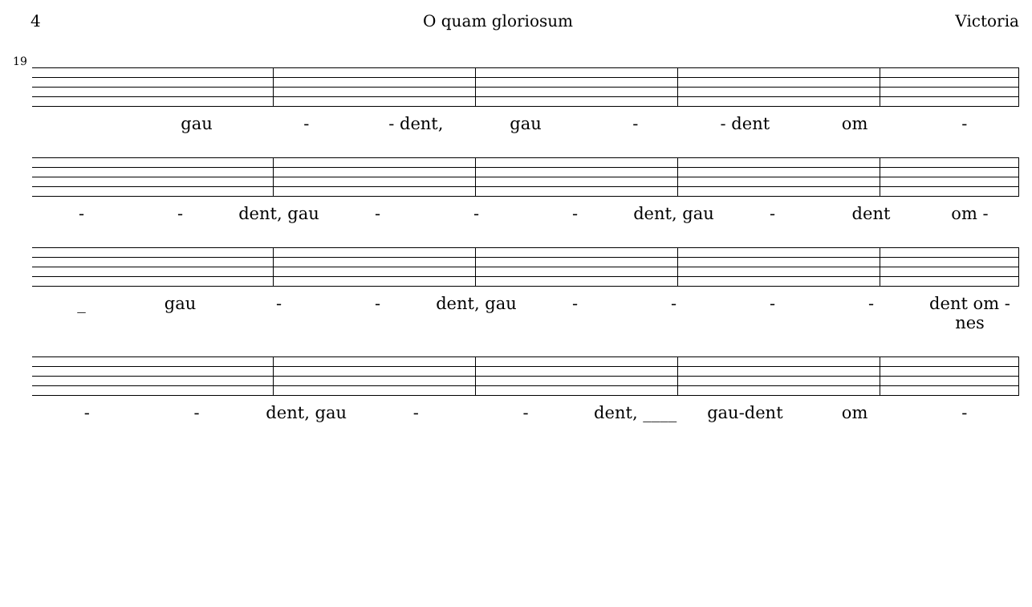4 O quam gloriosum Victoria
19
gau - - dent, gau - - dent om -
- - dent, gau - - - dent, gau - dent om -
_ gau - - dent, gau - - - - dent om - nes
- - dent, gau - - dent, ____ gau-dent om -